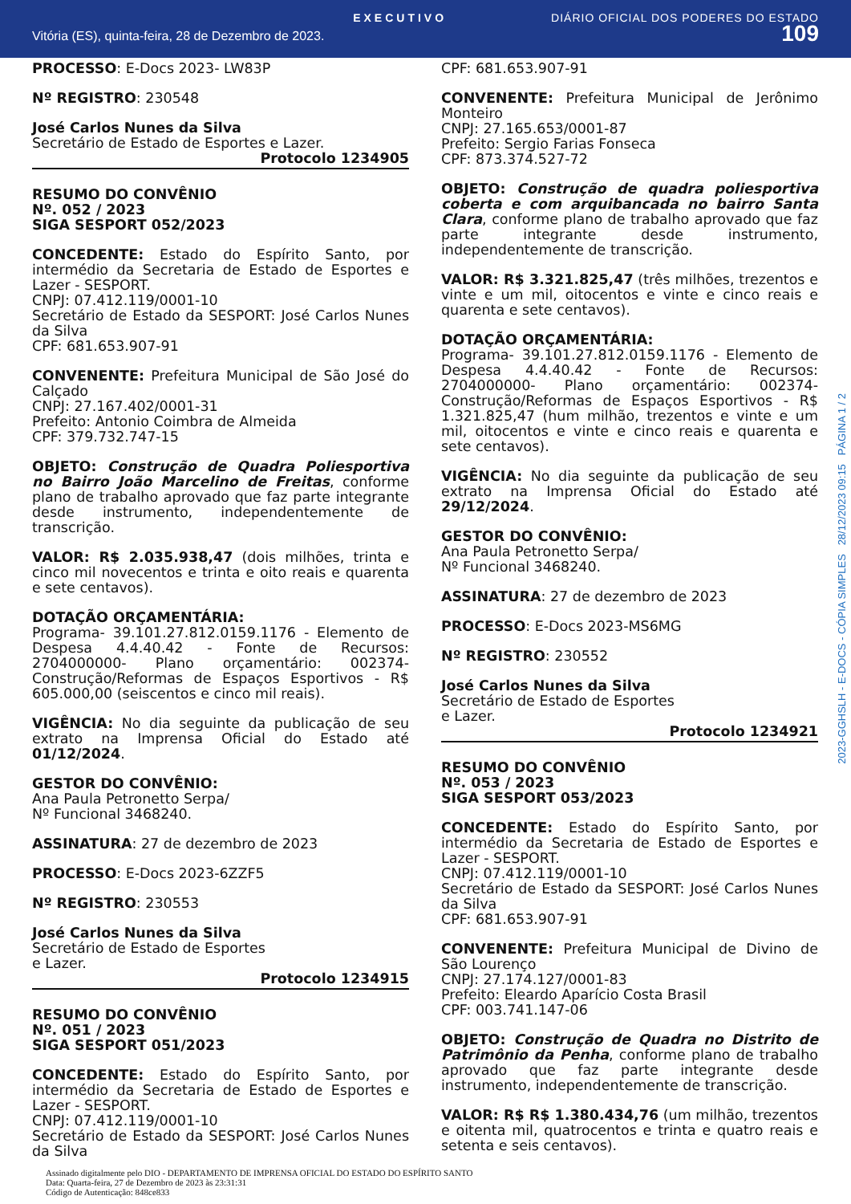EXECUTIVO DIÁRIO OFICIAL DOS PODERES DO ESTADO
Vitória (ES), quinta-feira, 28 de Dezembro de 2023. 109
PROCESSO: E-Docs 2023- LW83P
Nº REGISTRO: 230548
José Carlos Nunes da Silva
Secretário de Estado de Esportes e Lazer.
Protocolo 1234905
RESUMO DO CONVÊNIO
Nº. 052 / 2023
SIGA SESPORT 052/2023
CONCEDENTE: Estado do Espírito Santo, por intermédio da Secretaria de Estado de Esportes e Lazer - SESPORT.
CNPJ: 07.412.119/0001-10
Secretário de Estado da SESPORT: José Carlos Nunes da Silva
CPF: 681.653.907-91
CONVENENTE: Prefeitura Municipal de São José do Calçado
CNPJ: 27.167.402/0001-31
Prefeito: Antonio Coimbra de Almeida
CPF: 379.732.747-15
OBJETO: Construção de Quadra Poliesportiva no Bairro João Marcelino de Freitas, conforme plano de trabalho aprovado que faz parte integrante desde instrumento, independentemente de transcrição.
VALOR: R$ 2.035.938,47 (dois milhões, trinta e cinco mil novecentos e trinta e oito reais e quarenta e sete centavos).
DOTAÇÃO ORÇAMENTÁRIA:
Programa- 39.101.27.812.0159.1176 - Elemento de Despesa 4.4.40.42 - Fonte de Recursos: 2704000000- Plano orçamentário: 002374- Construção/Reformas de Espaços Esportivos - R$ 605.000,00 (seiscentos e cinco mil reais).
VIGÊNCIA: No dia seguinte da publicação de seu extrato na Imprensa Oficial do Estado até 01/12/2024.
GESTOR DO CONVÊNIO:
Ana Paula Petronetto Serpa/
Nº Funcional 3468240.
ASSINATURA: 27 de dezembro de 2023
PROCESSO: E-Docs 2023-6ZZF5
Nº REGISTRO: 230553
José Carlos Nunes da Silva
Secretário de Estado de Esportes
e Lazer.
Protocolo 1234915
RESUMO DO CONVÊNIO
Nº. 051 / 2023
SIGA SESPORT 051/2023
CONCEDENTE: Estado do Espírito Santo, por intermédio da Secretaria de Estado de Esportes e Lazer - SESPORT.
CNPJ: 07.412.119/0001-10
Secretário de Estado da SESPORT: José Carlos Nunes da Silva
CPF: 681.653.907-91
CONVENENTE: Prefeitura Municipal de Jerônimo Monteiro
CNPJ: 27.165.653/0001-87
Prefeito: Sergio Farias Fonseca
CPF: 873.374.527-72
OBJETO: Construção de quadra poliesportiva coberta e com arquibancada no bairro Santa Clara, conforme plano de trabalho aprovado que faz parte integrante desde instrumento, independentemente de transcrição.
VALOR: R$ 3.321.825,47 (três milhões, trezentos e vinte e um mil, oitocentos e vinte e cinco reais e quarenta e sete centavos).
DOTAÇÃO ORÇAMENTÁRIA:
Programa- 39.101.27.812.0159.1176 - Elemento de Despesa 4.4.40.42 - Fonte de Recursos: 2704000000- Plano orçamentário: 002374- Construção/Reformas de Espaços Esportivos - R$ 1.321.825,47 (hum milhão, trezentos e vinte e um mil, oitocentos e vinte e cinco reais e quarenta e sete centavos).
VIGÊNCIA: No dia seguinte da publicação de seu extrato na Imprensa Oficial do Estado até 29/12/2024.
GESTOR DO CONVÊNIO:
Ana Paula Petronetto Serpa/
Nº Funcional 3468240.
ASSINATURA: 27 de dezembro de 2023
PROCESSO: E-Docs 2023-MS6MG
Nº REGISTRO: 230552
José Carlos Nunes da Silva
Secretário de Estado de Esportes
e Lazer.
Protocolo 1234921
RESUMO DO CONVÊNIO
Nº. 053 / 2023
SIGA SESPORT 053/2023
CONCEDENTE: Estado do Espírito Santo, por intermédio da Secretaria de Estado de Esportes e Lazer - SESPORT.
CNPJ: 07.412.119/0001-10
Secretário de Estado da SESPORT: José Carlos Nunes da Silva
CPF: 681.653.907-91
CONVENENTE: Prefeitura Municipal de Divino de São Lourenço
CNPJ: 27.174.127/0001-83
Prefeito: Eleardo Aparício Costa Brasil
CPF: 003.741.147-06
OBJETO: Construção de Quadra no Distrito de Patrimônio da Penha, conforme plano de trabalho aprovado que faz parte integrante desde instrumento, independentemente de transcrição.
VALOR: R$ R$ 1.380.434,76 (um milhão, trezentos e oitenta mil, quatrocentos e trinta e quatro reais e setenta e seis centavos).
2023-GGHSLH - E-DOCS - CÓPIA SIMPLES 28/12/2023 09:15 PÁGINA 1 / 2
Assinado digitalmente pelo DIO - DEPARTAMENTO DE IMPRENSA OFICIAL DO ESTADO DO ESPÍRITO SANTO
Data: Quarta-feira, 27 de Dezembro de 2023 às 23:31:31
Código de Autenticação: 848ce833